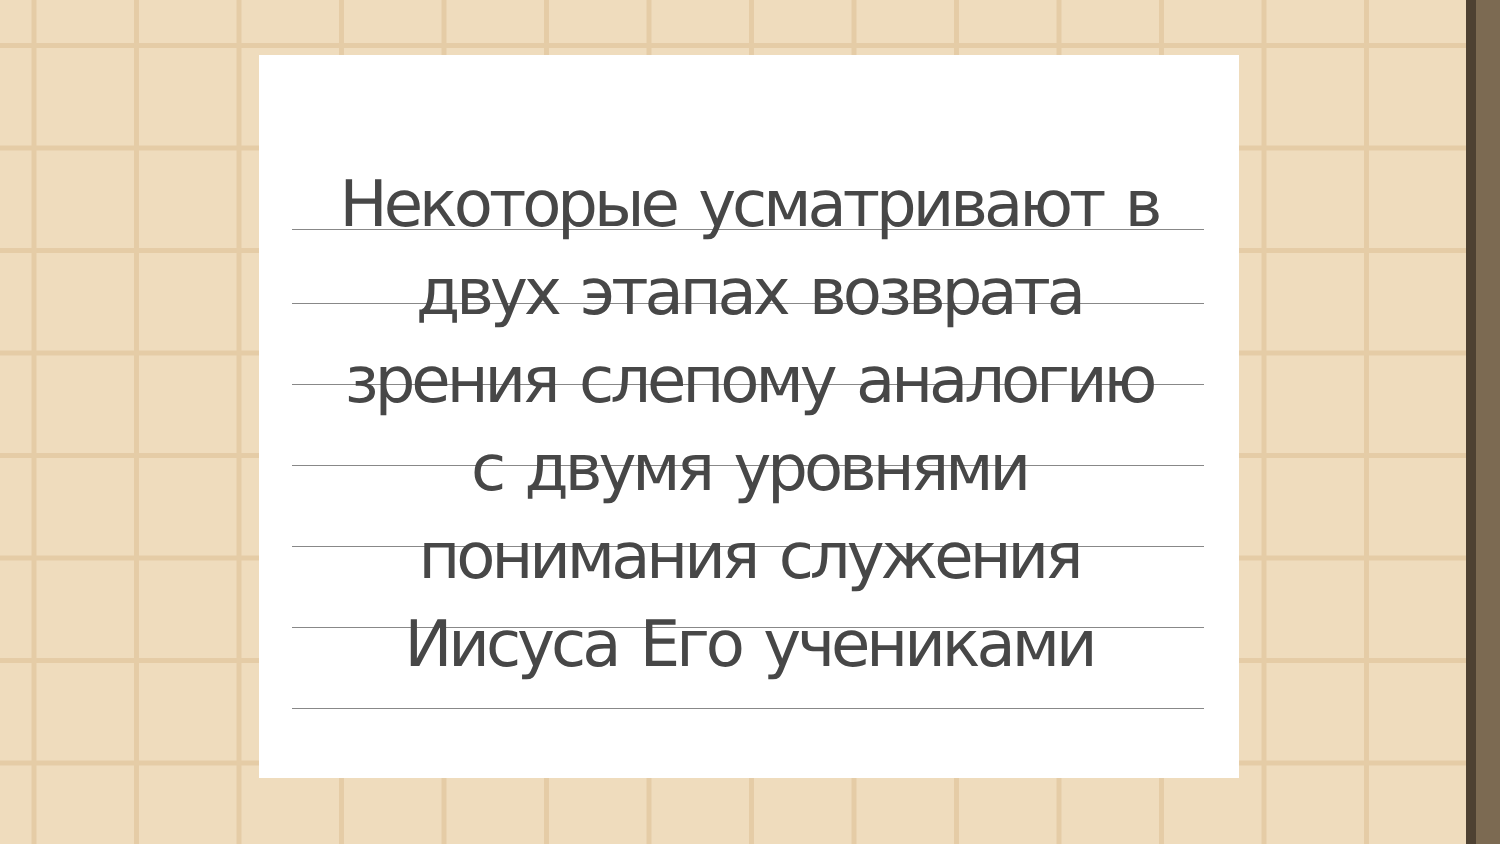Некоторые усматривают в
двух этапах возврата
зрения слепому аналогию
с двумя уровнями
понимания служения
Иисуса Его учениками